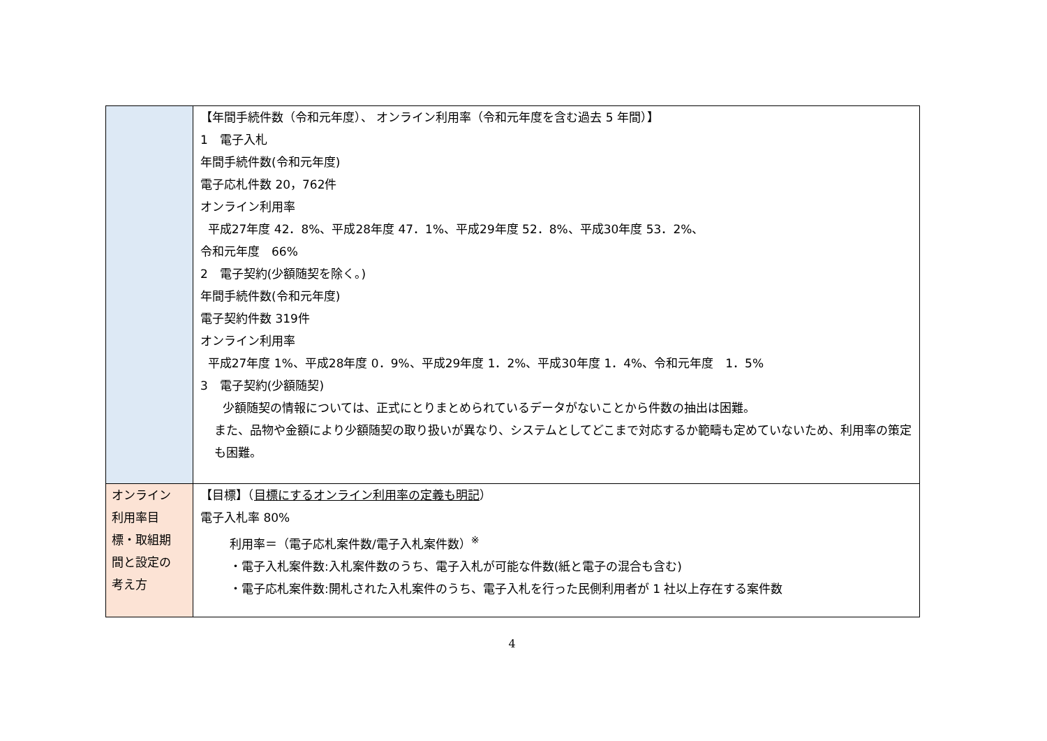| | 【年間手続件数（令和元年度）、 オンライン利用率（令和元年度を含む過去 5 年間）】 1 電子入札 年間手続件数(令和元年度) 電子応札件数 20，762件 オンライン利用率 平成27年度 42．8%、平成28年度 47．1%、平成29年度 52．8%、平成30年度 53．2%、 令和元年度 66% 2 電子契約(少額随契を除く。) 年間手続件数(令和元年度) 電子契約件数 319件 オンライン利用率 平成27年度 1%、平成28年度 0．9%、平成29年度 1．2%、平成30年度 1．4%、令和元年度 1．5% 3 電子契約(少額随契) 少額随契の情報については、正式にとりまとめられているデータがないことから件数の抽出は困難。 また、品物や金額により少額随契の取り扱いが異なり、システムとしてどこまで対応するか範疇も定めていないため、利用率の策定も困難。 |
| オンライン 利用率目 標・取組期 間と設定の 考え方 | 【目標】（ 目標にするオンライン利用率の定義も明記 ） 電子入札率 80% 利用率＝（電子応札案件数/電子入札案件数）<sup>※</sup> ・電子入札案件数:入札案件数のうち、電子入札が可能な件数(紙と電子の混合も含む) ・電子応札案件数:開札された入札案件のうち、電子入札を行った民側利用者が 1 社以上存在する案件数 |
4